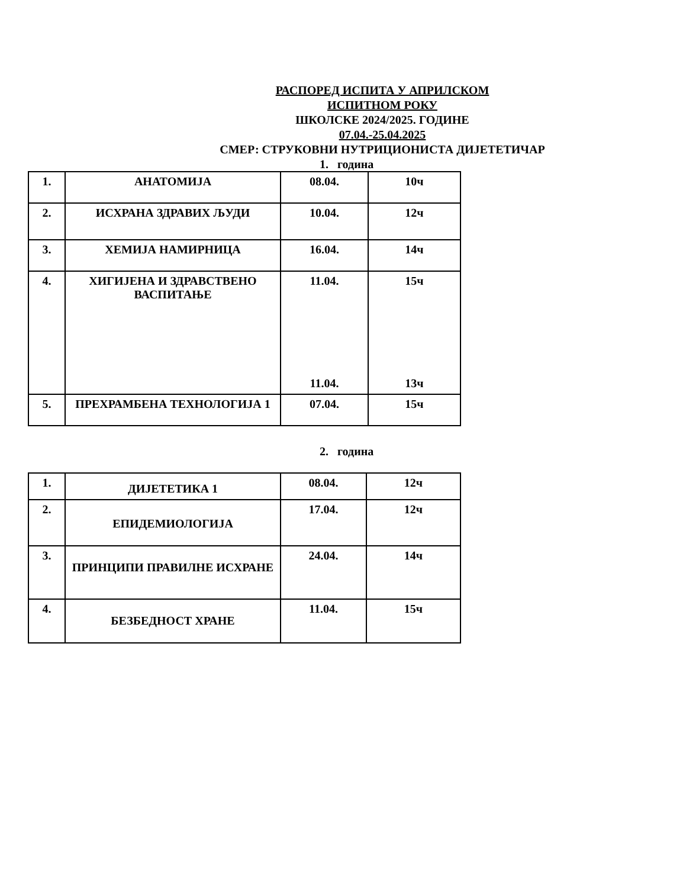РАСПОРЕД ИСПИТА У АПРИЛСКОМ
ИСПИТНОМ РОКУ
ШКОЛСКЕ 2024/2025. ГОДИНЕ
07.04.-25.04.2025
СМЕР: СТРУКОВНИ НУТРИЦИОНИСТА ДИЈЕТЕТИЧАР
1. година
| 1. | АНАТОМИЈА | 08.04. | 10ч |
| 2. | ИСХРАНА ЗДРАВИХ ЉУДИ | 10.04. | 12ч |
| 3. | ХЕМИЈА НАМИРНИЦА | 16.04. | 14ч |
| 4. | ХИГИЈЕНА И ЗДРАВСТВЕНО ВАСПИТАЊЕ | 11.04. 11.04. | 15ч 13ч |
| 5. | ПРЕХРАМБЕНА ТЕХНОЛОГИЈА 1 | 07.04. | 15ч |
2. година
| 1. | ДИЈЕТЕТИКА 1 | 08.04. | 12ч |
| 2. | ЕПИДЕМИОЛОГИЈА | 17.04. | 12ч |
| 3. | ПРИНЦИПИ ПРАВИЛНЕ ИСХРАНЕ | 24.04. | 14ч |
| 4. | БЕЗБЕДНОСТ ХРАНЕ | 11.04. | 15ч |